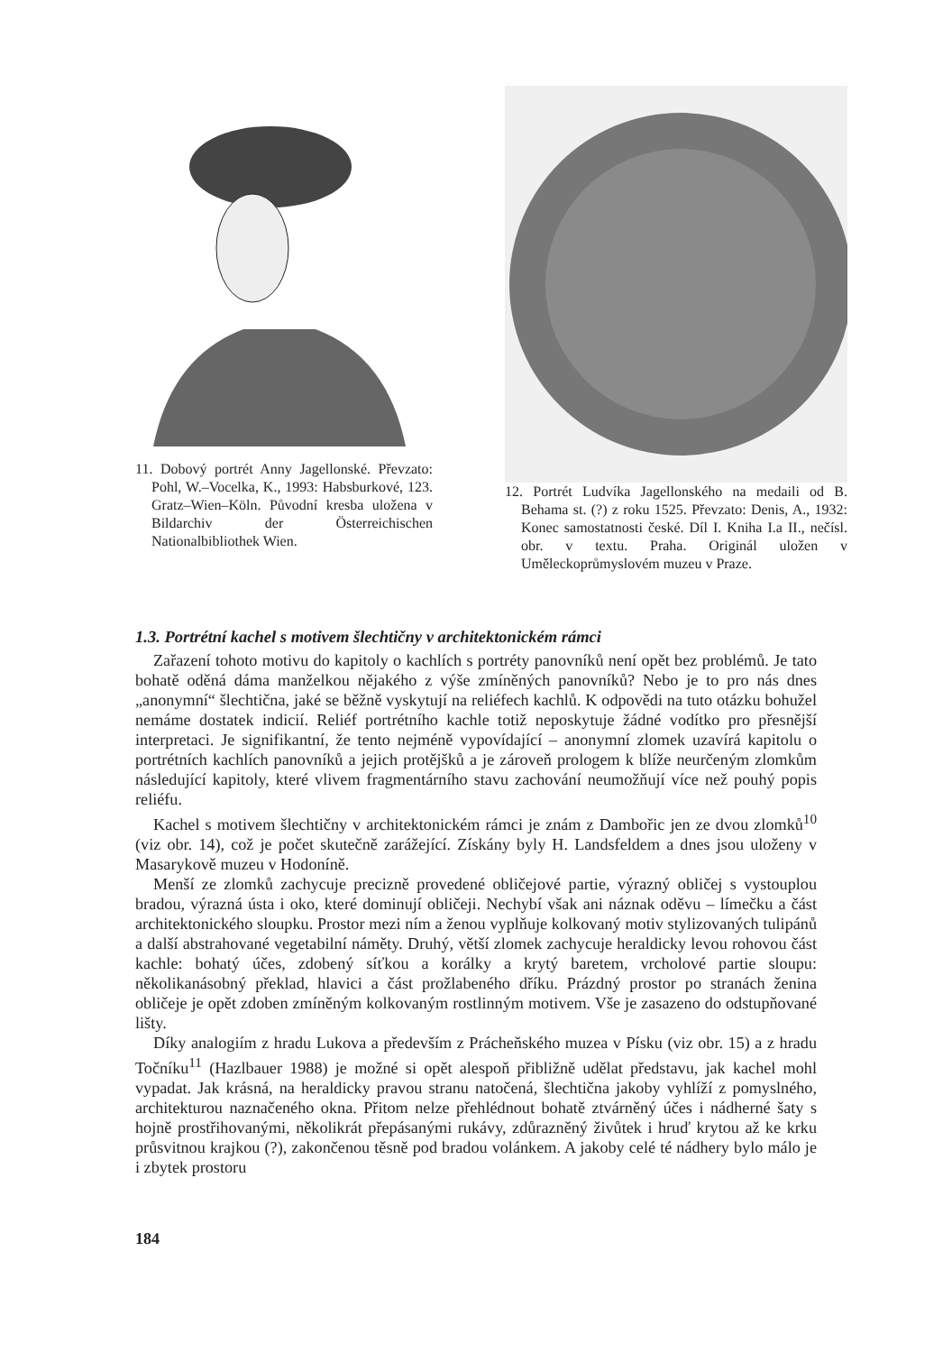11. Dobový portrét Anny Jagellonské. Převzato: Pohl, W.–Vocelka, K., 1993: Habsburkové, 123. Gratz–Wien–Köln. Původní kresba uložena v Bildarchiv der Österreichischen Nationalbibliothek Wien.
12. Portrét Ludvíka Jagellonského na medaili od B. Behama st. (?) z roku 1525. Převzato: Denis, A., 1932: Konec samostatnosti české. Díl I. Kniha I.a II., nečísl. obr. v textu. Praha. Originál uložen v Uměleckoprůmyslovém muzeu v Praze.
1.3. Portrétní kachel s motivem šlechtičny v architektonickém rámci
Zařazení tohoto motivu do kapitoly o kachlích s portréty panovníků není opět bez problémů. Je tato bohatě oděná dáma manželkou nějakého z výše zmíněných panovníků? Nebo je to pro nás dnes „anonymní“ šlechtična, jaké se běžně vyskytují na reliéfech kachlů. K odpovědi na tuto otázku bohužel nemáme dostatek indicií. Reliéf portrétního kachle totiž neposkytuje žádné vodítko pro přesnější interpretaci. Je signifikantní, že tento nejméně vypovídající – anonymní zlomek uzavírá kapitolu o portrétních kachlích panovníků a jejich protějšků a je zároveň prologem k blíže neurčeným zlomkům následující kapitoly, které vlivem fragmentárního stavu zachování neumožňují více než pouhý popis reliéfu.
Kachel s motivem šlechtičny v architektonickém rámci je znám z Dambořic jen ze dvou zlomků<sup>10</sup> (viz obr. 14), což je počet skutečně zarážející. Získány byly H. Landsfeldem a dnes jsou uloženy v Masarykově muzeu v Hodoníně.
Menší ze zlomků zachycuje precizně provedené obličejové partie, výrazný obličej s vystouplou bradou, výrazná ústa i oko, které dominují obličeji. Nechybí však ani náznak oděvu – límečku a část architektonického sloupku. Prostor mezi ním a ženou vyplňuje kolkovaný motiv stylizovaných tulipánů a další abstrahované vegetabilní náměty. Druhý, větší zlomek zachycuje heraldicky levou rohovou část kachle: bohatý účes, zdobený síťkou a korálky a krytý baretem, vrcholové partie sloupu: několikanásobný překlad, hlavici a část prožlabeného dříku. Prázdný prostor po stranách ženina obličeje je opět zdoben zmíněným kolkovaným rostlinným motivem. Vše je zasazeno do odstupňované lišty.
Díky analogiím z hradu Lukova a především z Prácheňského muzea v Písku (viz obr. 15) a z hradu Točníku<sup>11</sup> (Hazlbauer 1988) je možné si opět alespoň přibližně udělat představu, jak kachel mohl vypadat. Jak krásná, na heraldicky pravou stranu natočená, šlechtična jakoby vyhlíží z pomyslného, architekturou naznačeného okna. Přitom nelze přehlédnout bohatě ztvárněný účes i nádherné šaty s hojně prostřihovanými, několikrát přepásanými rukávy, zdůrazněný živůtek i hruď krytou až ke krku průsvitnou krajkou (?), zakončenou těsně pod bradou volánkem. A jakoby celé té nádhery bylo málo je i zbytek prostoru
184